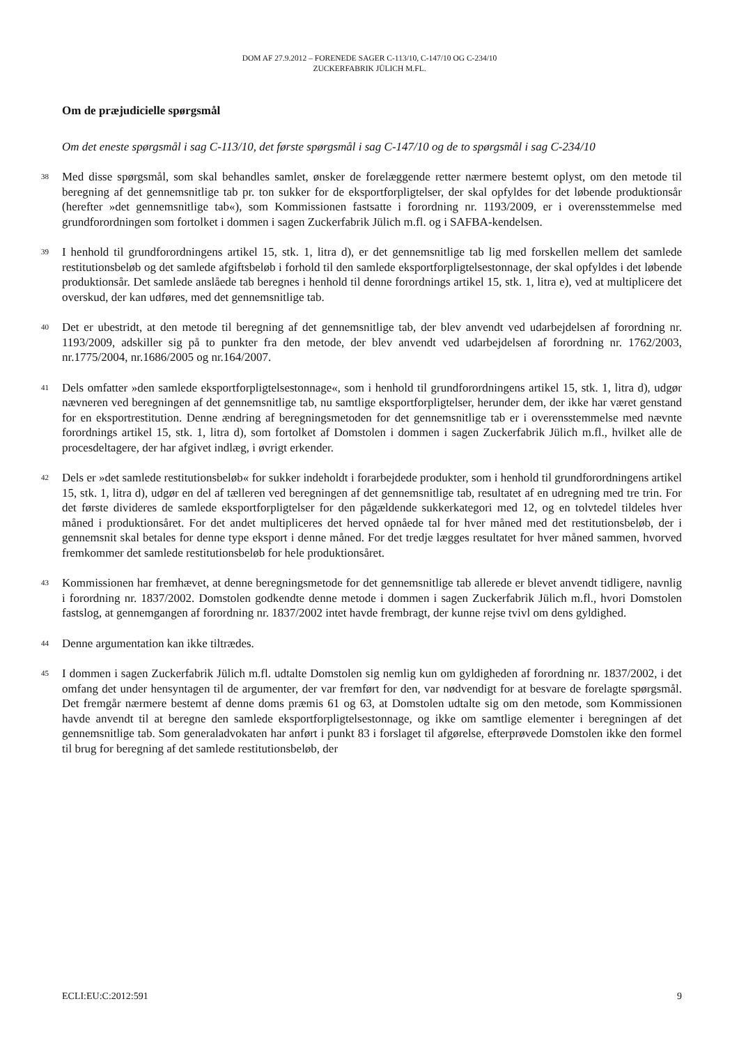DOM AF 27.9.2012 – FORENEDE SAGER C-113/10, C-147/10 OG C-234/10
ZUCKERFABRIK JÜLICH M.FL.
Om de præjudicielle spørgsmål
Om det eneste spørgsmål i sag C-113/10, det første spørgsmål i sag C-147/10 og de to spørgsmål i sag C-234/10
38
Med disse spørgsmål, som skal behandles samlet, ønsker de forelæggende retter nærmere bestemt oplyst, om den metode til beregning af det gennemsnitlige tab pr. ton sukker for de eksportforpligtelser, der skal opfyldes for det løbende produktionsår (herefter »det gennemsnitlige tab«), som Kommissionen fastsatte i forordning nr. 1193/2009, er i overensstemmelse med grundforordningen som fortolket i dommen i sagen Zuckerfabrik Jülich m.fl. og i SAFBA-kendelsen.
39
I henhold til grundforordningens artikel 15, stk. 1, litra d), er det gennemsnitlige tab lig med forskellen mellem det samlede restitutionsbeløb og det samlede afgiftsbeløb i forhold til den samlede eksportforpligtelsestonnage, der skal opfyldes i det løbende produktionsår. Det samlede anslåede tab beregnes i henhold til denne forordnings artikel 15, stk. 1, litra e), ved at multiplicere det overskud, der kan udføres, med det gennemsnitlige tab.
40
Det er ubestridt, at den metode til beregning af det gennemsnitlige tab, der blev anvendt ved udarbejdelsen af forordning nr. 1193/2009, adskiller sig på to punkter fra den metode, der blev anvendt ved udarbejdelsen af forordning nr. 1762/2003, nr.1775/2004, nr.1686/2005 og nr.164/2007.
41
Dels omfatter »den samlede eksportforpligtelsestonnage«, som i henhold til grundforordningens artikel 15, stk. 1, litra d), udgør nævneren ved beregningen af det gennemsnitlige tab, nu samtlige eksportforpligtelser, herunder dem, der ikke har været genstand for en eksportrestitution. Denne ændring af beregningsmetoden for det gennemsnitlige tab er i overensstemmelse med nævnte forordnings artikel 15, stk. 1, litra d), som fortolket af Domstolen i dommen i sagen Zuckerfabrik Jülich m.fl., hvilket alle de procesdeltagere, der har afgivet indlæg, i øvrigt erkender.
42
Dels er »det samlede restitutionsbeløb« for sukker indeholdt i forarbejdede produkter, som i henhold til grundforordningens artikel 15, stk. 1, litra d), udgør en del af tælleren ved beregningen af det gennemsnitlige tab, resultatet af en udregning med tre trin. For det første divideres de samlede eksportforpligtelser for den pågældende sukkerkategori med 12, og en tolvtedel tildeles hver måned i produktionsåret. For det andet multipliceres det herved opnåede tal for hver måned med det restitutionsbeløb, der i gennemsnit skal betales for denne type eksport i denne måned. For det tredje lægges resultatet for hver måned sammen, hvorved fremkommer det samlede restitutionsbeløb for hele produktionsåret.
43
Kommissionen har fremhævet, at denne beregningsmetode for det gennemsnitlige tab allerede er blevet anvendt tidligere, navnlig i forordning nr. 1837/2002. Domstolen godkendte denne metode i dommen i sagen Zuckerfabrik Jülich m.fl., hvori Domstolen fastslog, at gennemgangen af forordning nr. 1837/2002 intet havde frembragt, der kunne rejse tvivl om dens gyldighed.
44
Denne argumentation kan ikke tiltrædes.
45
I dommen i sagen Zuckerfabrik Jülich m.fl. udtalte Domstolen sig nemlig kun om gyldigheden af forordning nr. 1837/2002, i det omfang det under hensyntagen til de argumenter, der var fremført for den, var nødvendigt for at besvare de forelagte spørgsmål. Det fremgår nærmere bestemt af denne doms præmis 61 og 63, at Domstolen udtalte sig om den metode, som Kommissionen havde anvendt til at beregne den samlede eksportforpligtelsestonnage, og ikke om samtlige elementer i beregningen af det gennemsnitlige tab. Som generaladvokaten har anført i punkt 83 i forslaget til afgørelse, efterprøvede Domstolen ikke den formel til brug for beregning af det samlede restitutionsbeløb, der
ECLI:EU:C:2012:591 9